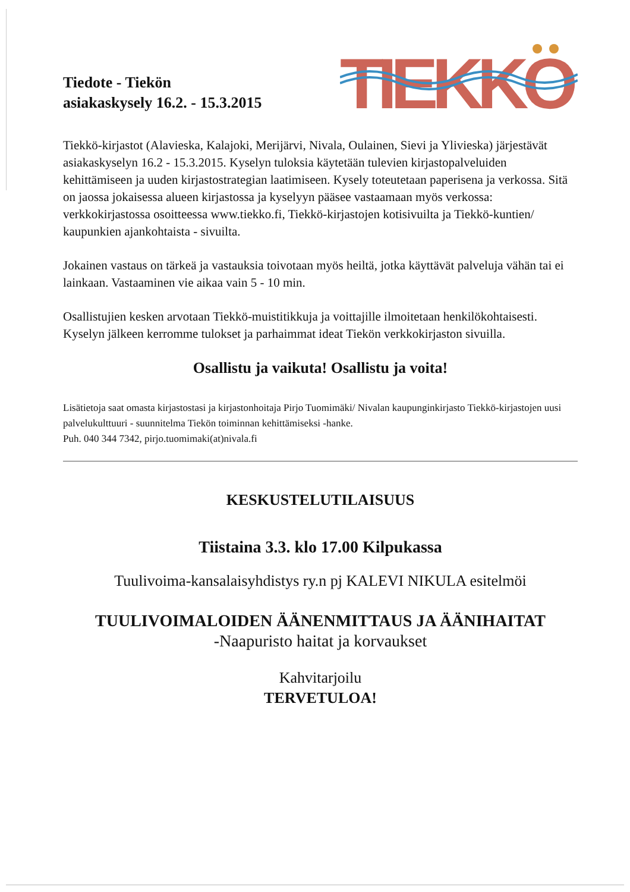Tiedote - Tiekön
asiakaskysely 16.2. - 15.3.2015
TIEKKO
Tiekkö-kirjastot (Alavieska, Kalajoki, Merijärvi, Nivala, Oulainen, Sievi ja Ylivieska) järjestävät asiakaskyselyn 16.2 - 15.3.2015. Kyselyn tuloksia käytetään tulevien kirjastopalveluiden kehittämiseen ja uuden kirjastostrategian laatimiseen. Kysely toteutetaan paperisena ja verkossa. Sitä on jaossa jokaisessa alueen kirjastossa ja kyselyyn pääsee vastaamaan myös verkossa: verkkokirjastossa osoitteessa www.tiekko.fi, Tiekkö-kirjastojen kotisivuilta ja Tiekkö-kuntien/ kaupunkien ajankohtaista - sivuilta.
Jokainen vastaus on tärkeä ja vastauksia toivotaan myös heiltä, jotka käyttävät palveluja vähän tai ei lainkaan. Vastaaminen vie aikaa vain 5 - 10 min.
Osallistujien kesken arvotaan Tiekkö-muistitikkuja ja voittajille ilmoitetaan henkilökohtaisesti.
Kyselyn jälkeen kerromme tulokset ja parhaimmat ideat Tiekön verkkokirjaston sivuilla.
Osallistu ja vaikuta! Osallistu ja voita!
Lisätietoja saat omasta kirjastostasi ja kirjastonhoitaja Pirjo Tuomimäki/ Nivalan kaupunginkirjasto Tiekkö-kirjastojen uusi palvelukulttuuri - suunnitelma Tiekön toiminnan kehittämiseksi -hanke.
Puh. 040 344 7342, pirjo.tuomimaki(at)nivala.fi
KESKUSTELUTILAISUUS
Tiistaina 3.3. klo 17.00 Kilpukassa
Tuulivoima-kansalaisyhdistys ry.n pj KALEVI NIKULA esitelmöi
TUULIVOIMALOIDEN ÄÄNENMITTAUS JA ÄÄNIHAITAT
-Naapuristo haitat ja korvaukset
Kahvitarjoilu
TERVETULOA!